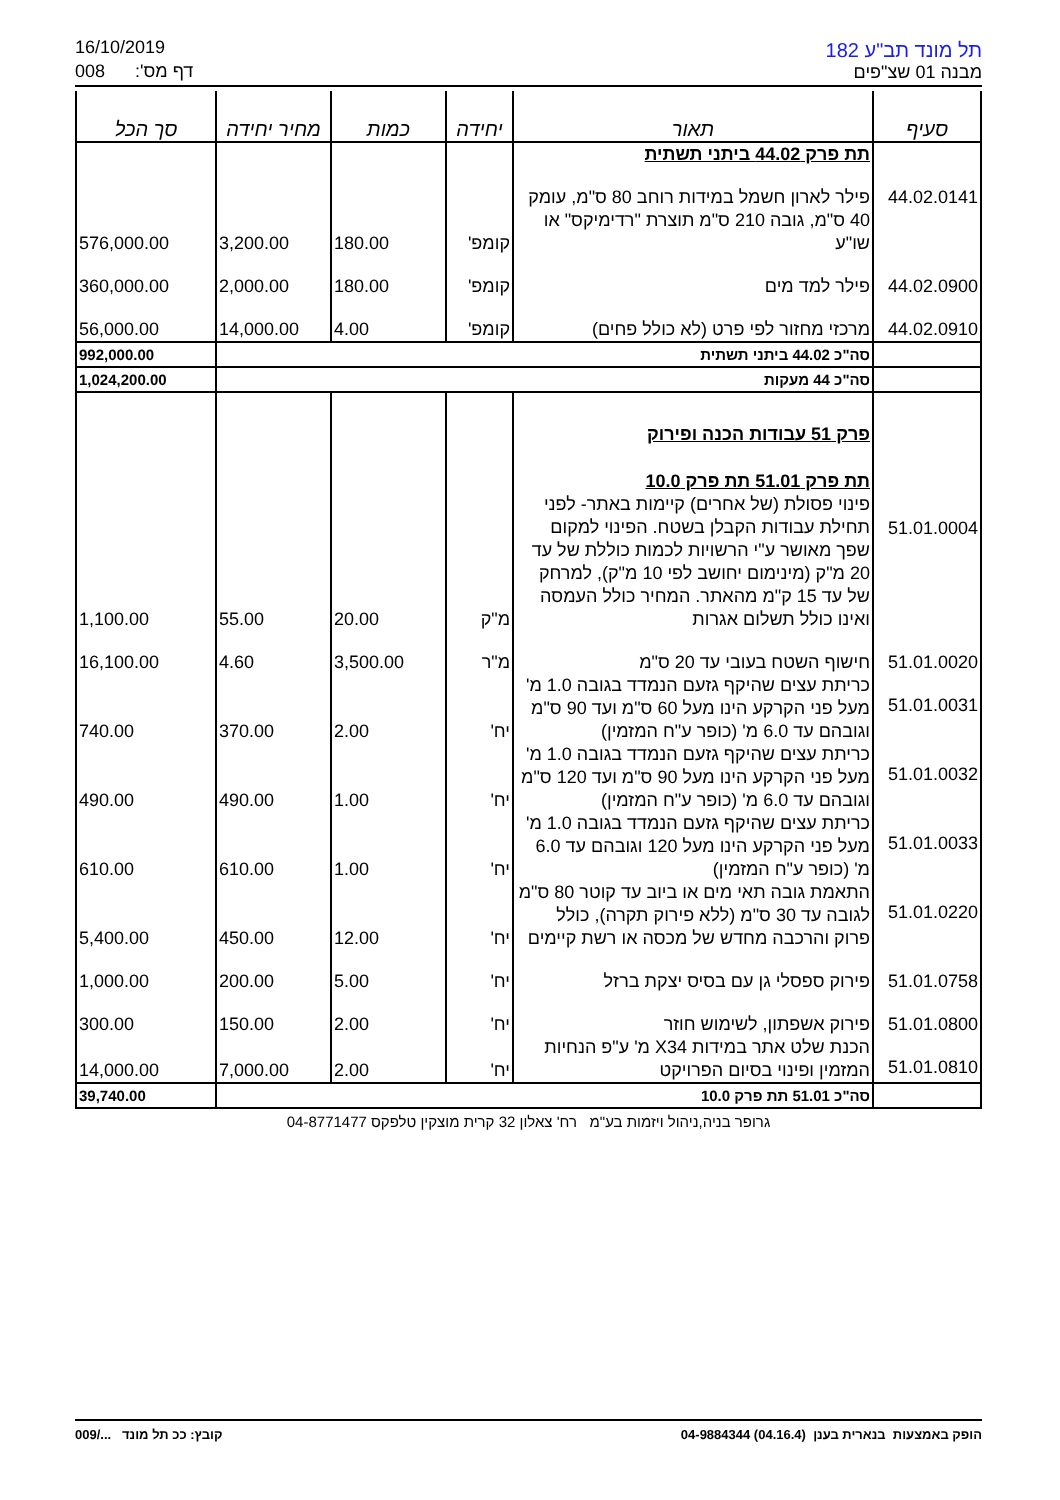16/10/2019
008 דף מס':
תל מונד תב"ע 182
מבנה 01 שצ"פים
| סעיף | תאור | יחידה | כמות | מחיר יחידה | סך הכל |
| --- | --- | --- | --- | --- | --- |
| | תת פרק 44.02 ביתני תשתית | | | | |
| 44.02.0141 | פילר לארון חשמל במידות רוחב 80 ס"מ, עומק 40 ס"מ, גובה 210 ס"מ תוצרת "רדימיקס" או שו"ע | קומפ' | 180.00 | 3,200.00 | 576,000.00 |
| 44.02.0900 | פילר למד מים | קומפ' | 180.00 | 2,000.00 | 360,000.00 |
| 44.02.0910 | מרכזי מחזור לפי פרט (לא כולל פחים) | קומפ' | 4.00 | 14,000.00 | 56,000.00 |
| | סה"כ 44.02 ביתני תשתית | | | | 992,000.00 |
| | סה"כ 44 מעקות | | | | 1,024,200.00 |
| | פרק 51 עבודות הכנה ופירוק | | | | |
| | תת פרק 51.01 תת פרק 10.0 | | | | |
| 51.01.0004 | פינוי פסולת (של אחרים) קיימות באתר- לפני תחילת עבודות הקבלן בשטח. הפינוי למקום שפך מאושר ע"י הרשויות לכמות כוללת של עד 20 מ"ק (מינימום יחושב לפי 10 מ"ק), למרחק של עד 15 ק"מ מהאתר. המחיר כולל העמסה ואינו כולל תשלום אגרות | מ"ק | 20.00 | 55.00 | 1,100.00 |
| 51.01.0020 | חישוף השטח בעובי עד 20 ס"מ | מ"ר | 3,500.00 | 4.60 | 16,100.00 |
| 51.01.0031 | כריתת עצים שהיקף גזעם הנמדד בגובה 1.0 מ' מעל פני הקרקע הינו מעל 60 ס"מ ועד 90 ס"מ וגובהם עד 6.0 מ' (כופר ע"ח המזמין) | יח' | 2.00 | 370.00 | 740.00 |
| 51.01.0032 | כריתת עצים שהיקף גזעם הנמדד בגובה 1.0 מ' מעל פני הקרקע הינו מעל 90 ס"מ ועד 120 ס"מ וגובהם עד 6.0 מ' (כופר ע"ח המזמין) | יח' | 1.00 | 490.00 | 490.00 |
| 51.01.0033 | כריתת עצים שהיקף גזעם הנמדד בגובה 1.0 מ' מעל פני הקרקע הינו מעל 120 וגובהם עד 6.0 מ' (כופר ע"ח המזמין) | יח' | 1.00 | 610.00 | 610.00 |
| 51.01.0220 | התאמת גובה תאי מים או ביוב עד קוטר 80 ס"מ לגובה עד 30 ס"מ (ללא פירוק תקרה), כולל פרוק והרכבה מחדש של מכסה או רשת קיימים | יח' | 12.00 | 450.00 | 5,400.00 |
| 51.01.0758 | פירוק ספסלי גן עם בסיס יצקת ברזל | יח' | 5.00 | 200.00 | 1,000.00 |
| 51.01.0800 | פירוק אשפתון, לשימוש חוזר | יח' | 2.00 | 150.00 | 300.00 |
| 51.01.0810 | הכנת שלט אתר במידות X34 מ' ע"פ הנחיות המזמין ופינוי בסיום הפרויקט | יח' | 2.00 | 7,000.00 | 14,000.00 |
| | סה"כ 51.01 תת פרק 10.0 | | | | 39,740.00 |
גרופר בניה,ניהול ויזמות בע"מ רח' צאלון 32 קרית מוצקין טלפקס 04-8771477
הופק באמצעות בנארית בענן (04.16.4) 04-9884344 קובץ: ככ תל מונד .../009